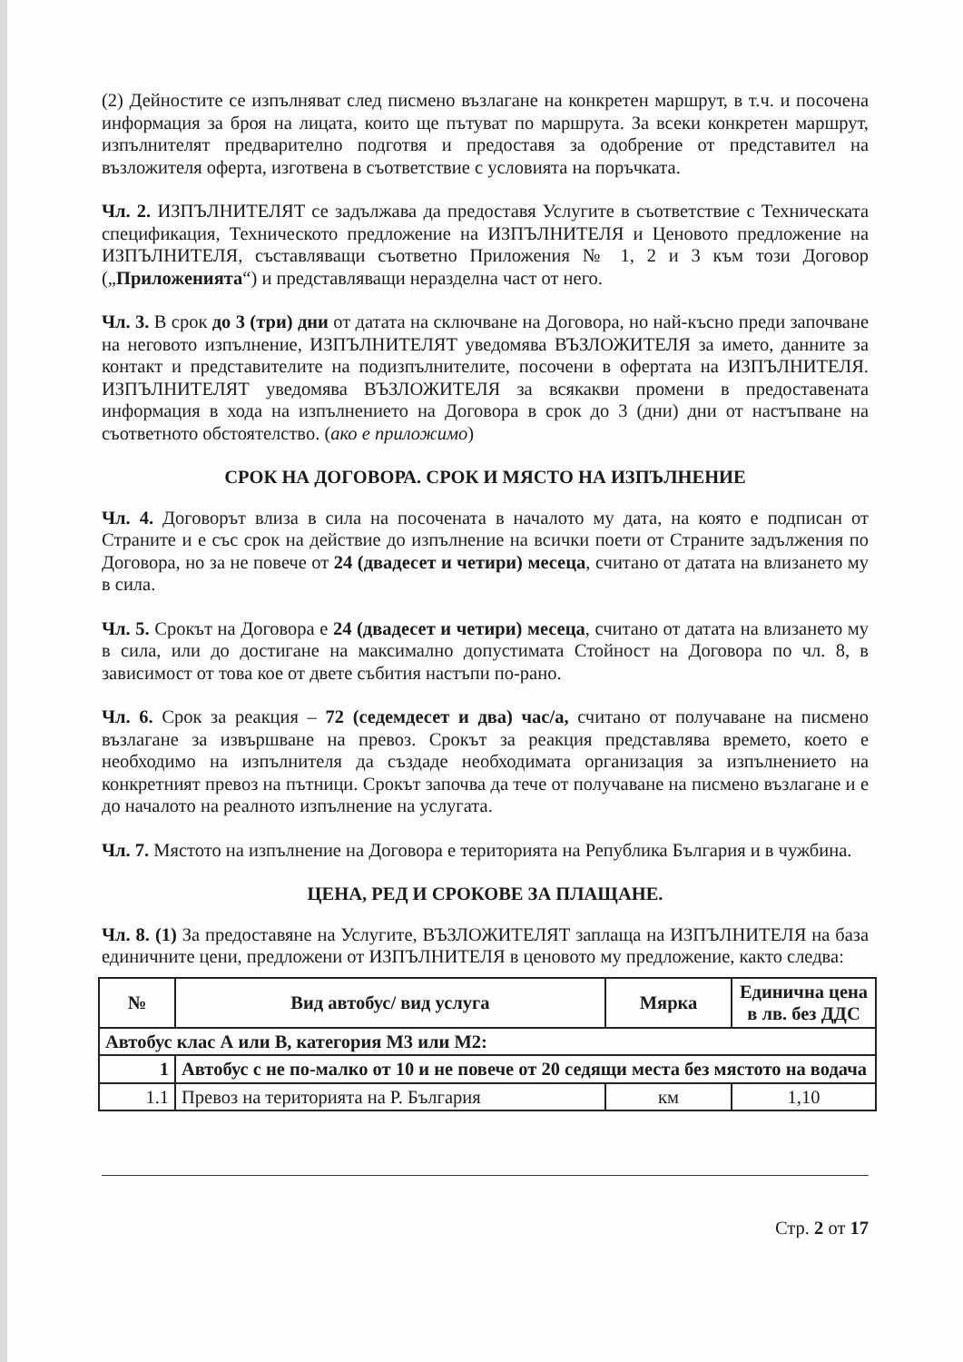(2) Дейностите се изпълняват след писмено възлагане на конкретен маршрут, в т.ч. и посочена информация за броя на лицата, които ще пътуват по маршрута. За всеки конкретен маршрут, изпълнителят предварително подготвя и предоставя за одобрение от представител на възложителя оферта, изготвена в съответствие с условията на поръчката.
Чл. 2. ИЗПЪЛНИТЕЛЯТ се задължава да предоставя Услугите в съответствие с Техническата спецификация, Техническото предложение на ИЗПЪЛНИТЕЛЯ и Ценовото предложение на ИЗПЪЛНИТЕЛЯ, съставляващи съответно Приложения № 1, 2 и 3 към този Договор („Приложенията“) и представляващи неразделна част от него.
Чл. 3. В срок до 3 (три) дни от датата на сключване на Договора, но най-късно преди започване на неговото изпълнение, ИЗПЪЛНИТЕЛЯТ уведомява ВЪЗЛОЖИТЕЛЯ за името, данните за контакт и представителите на подизпълнителите, посочени в офертата на ИЗПЪЛНИТЕЛЯ. ИЗПЪЛНИТЕЛЯТ уведомява ВЪЗЛОЖИТЕЛЯ за всякакви промени в предоставената информация в хода на изпълнението на Договора в срок до 3 (дни) дни от настъпване на съответното обстоятелство. (ако е приложимо)
СРОК НА ДОГОВОРА. СРОК И МЯСТО НА ИЗПЪЛНЕНИЕ
Чл. 4. Договорът влиза в сила на посочената в началото му дата, на която е подписан от Страните и е със срок на действие до изпълнение на всички поети от Страните задължения по Договора, но за не повече от 24 (двадесет и четири) месеца, считано от датата на влизането му в сила.
Чл. 5. Срокът на Договора е 24 (двадесет и четири) месеца, считано от датата на влизането му в сила, или до достигане на максимално допустимата Стойност на Договора по чл. 8, в зависимост от това кое от двете събития настъпи по-рано.
Чл. 6. Срок за реакция – 72 (седемдесет и два) час/а, считано от получаване на писмено възлагане за извършване на превоз. Срокът за реакция представлява времето, което е необходимо на изпълнителя да създаде необходимата организация за изпълнението на конкретният превоз на пътници. Срокът започва да тече от получаване на писмено възлагане и е до началото на реалното изпълнение на услугата.
Чл. 7. Мястото на изпълнение на Договора е територията на Република България и в чужбина.
ЦЕНА, РЕД И СРОКОВЕ ЗА ПЛАЩАНЕ.
Чл. 8. (1) За предоставяне на Услугите, ВЪЗЛОЖИТЕЛЯТ заплаща на ИЗПЪЛНИТЕЛЯ на база единичните цени, предложени от ИЗПЪЛНИТЕЛЯ в ценовото му предложение, както следва:
| № | Вид автобус/ вид услуга | Мярка | Единична цена в лв. без ДДС |
| --- | --- | --- | --- |
| Автобус клас А или В, категория М3 или М2: | | | |
| 1 | Автобус с не по-малко от 10 и не повече от 20 седящи места без мястото на водача | | |
| 1.1 | Превоз на територията на Р. България | км | 1,10 |
Стр. 2 от 17